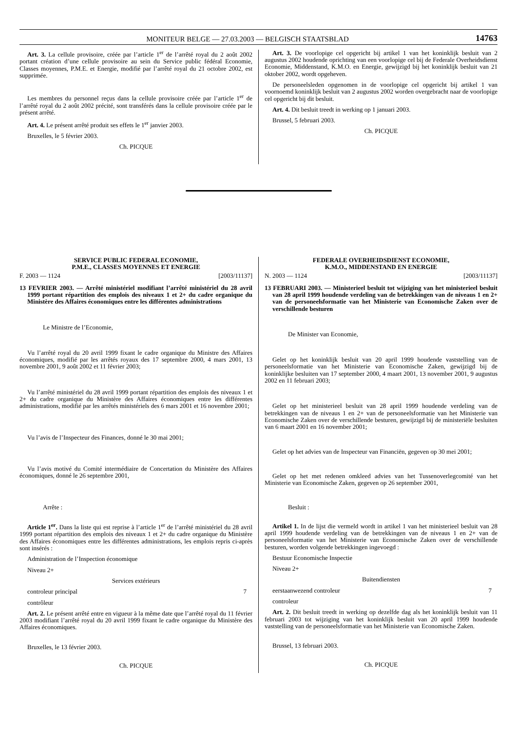MONITEUR BELGE — 27.03.2003 — BELGISCH STAATSBLAD 14763
Art. 3. La cellule provisoire, créée par l’article 1<sup>er</sup> de l’arrêté royal du 2 août 2002 portant création d’une cellule provisoire au sein du Service public fédéral Economie, Classes moyennes, P.M.E. et Energie, modifié par l’arrêté royal du 21 octobre 2002, est supprimée.
Les membres du personnel reçus dans la cellule provisoire créée par l’article 1<sup>er</sup> de l’arrêté royal du 2 août 2002 précité, sont transférés dans la cellule provisoire créée par le présent arrêté.
Art. 4. Le présent arrêté produit ses effets le 1<sup>er</sup> janvier 2003.
Bruxelles, le 5 février 2003.
Ch. PICQUE
Art. 3. De voorlopige cel opgericht bij artikel 1 van het koninklijk besluit van 2 augustus 2002 houdende oprichting van een voorlopige cel bij de Federale Overheidsdienst Economie, Middenstand, K.M.O. en Energie, gewijzigd bij het koninklijk besluit van 21 oktober 2002, wordt opgeheven.
De personeelsleden opgenomen in de voorlopige cel opgericht bij artikel 1 van voornoemd koninklijk besluit van 2 augustus 2002 worden overgebracht naar de voorlopige cel opgericht bij dit besluit.
Art. 4. Dit besluit treedt in werking op 1 januari 2003.
Brussel, 5 februari 2003.
Ch. PICQUE
SERVICE PUBLIC FEDERAL ECONOMIE,
P.M.E., CLASSES MOYENNES ET ENERGIE
F. 2003 — 1124 [2003/11137]
13 FEVRIER 2003. — Arrêté ministériel modifiant l’arrêté ministériel du 28 avril 1999 portant répartition des emplois des niveaux 1 et 2+ du cadre organique du Ministère des Affaires économiques entre les différentes administrations
Le Ministre de l’Economie,
Vu l’arrêté royal du 20 avril 1999 fixant le cadre organique du Ministre des Affaires économiques, modifié par les arrêtés royaux des 17 septembre 2000, 4 mars 2001, 13 novembre 2001, 9 août 2002 et 11 février 2003;
Vu l’arrêté ministériel du 28 avril 1999 portant répartition des emplois des niveaux 1 et 2+ du cadre organique du Ministère des Affaires économiques entre les différentes administrations, modifié par les arrêtés ministériels des 6 mars 2001 et 16 novembre 2001;
Vu l’avis de l’Inspecteur des Finances, donné le 30 mai 2001;
Vu l’avis motivé du Comité intermédiaire de Concertation du Ministère des Affaires économiques, donné le 26 septembre 2001,
Arrête :
Article 1<sup>er</sup>. Dans la liste qui est reprise à l’article 1<sup>er</sup> de l’arrêté ministériel du 28 avril 1999 portant répartition des emplois des niveaux 1 et 2+ du cadre organique du Ministère des Affaires économiques entre les différentes administrations, les emplois repris ci-après sont insérés :
Administration de l’Inspection économique
Niveau 2+
Services extérieurs
controleur principal 7
contrôleur
Art. 2. Le présent arrêté entre en vigueur à la même date que l’arrêté royal du 11 février 2003 modifiant l’arrêté royal du 20 avril 1999 fixant le cadre organique du Ministère des Affaires économiques.
Bruxelles, le 13 février 2003.
Ch. PICQUE
FEDERALE OVERHEIDSDIENST ECONOMIE,
K.M.O., MIDDENSTAND EN ENERGIE
N. 2003 — 1124 [2003/11137]
13 FEBRUARI 2003. — Ministerieel besluit tot wijziging van het ministerieel besluit van 28 april 1999 houdende verdeling van de betrekkingen van de niveaus 1 en 2+ van de personeelsformatie van het Ministerie van Economische Zaken over de verschillende besturen
De Minister van Economie,
Gelet op het koninklijk besluit van 20 april 1999 houdende vaststelling van de personeelsformatie van het Ministerie van Economische Zaken, gewijzigd bij de koninklijke besluiten van 17 september 2000, 4 maart 2001, 13 november 2001, 9 augustus 2002 en 11 februari 2003;
Gelet op het ministerieel besluit van 28 april 1999 houdende verdeling van de betrekkingen van de niveaus 1 en 2+ van de personeelsformatie van het Ministerie van Economische Zaken over de verschillende besturen, gewijzigd bij de ministeriële besluiten van 6 maart 2001 en 16 november 2001;
Gelet op het advies van de Inspecteur van Financiën, gegeven op 30 mei 2001;
Gelet op het met redenen omkleed advies van het Tussenoverlegcomité van het Ministerie van Economische Zaken, gegeven op 26 september 2001,
Besluit :
Artikel 1. In de lijst die vermeld wordt in artikel 1 van het ministerieel besluit van 28 april 1999 houdende verdeling van de betrekkingen van de niveaus 1 en 2+ van de personeelsformatie van het Ministerie van Economische Zaken over de verschillende besturen, worden volgende betrekkingen ingevoegd :
Bestuur Economische Inspectie
Niveau 2+
Buitendiensten
eerstaanwezend controleur 7
controleur
Art. 2. Dit besluit treedt in werking op dezelfde dag als het koninklijk besluit van 11 februari 2003 tot wijziging van het koninklijk besluit van 20 april 1999 houdende vaststelling van de personeelsformatie van het Ministerie van Economische Zaken.
Brussel, 13 februari 2003.
Ch. PICQUE